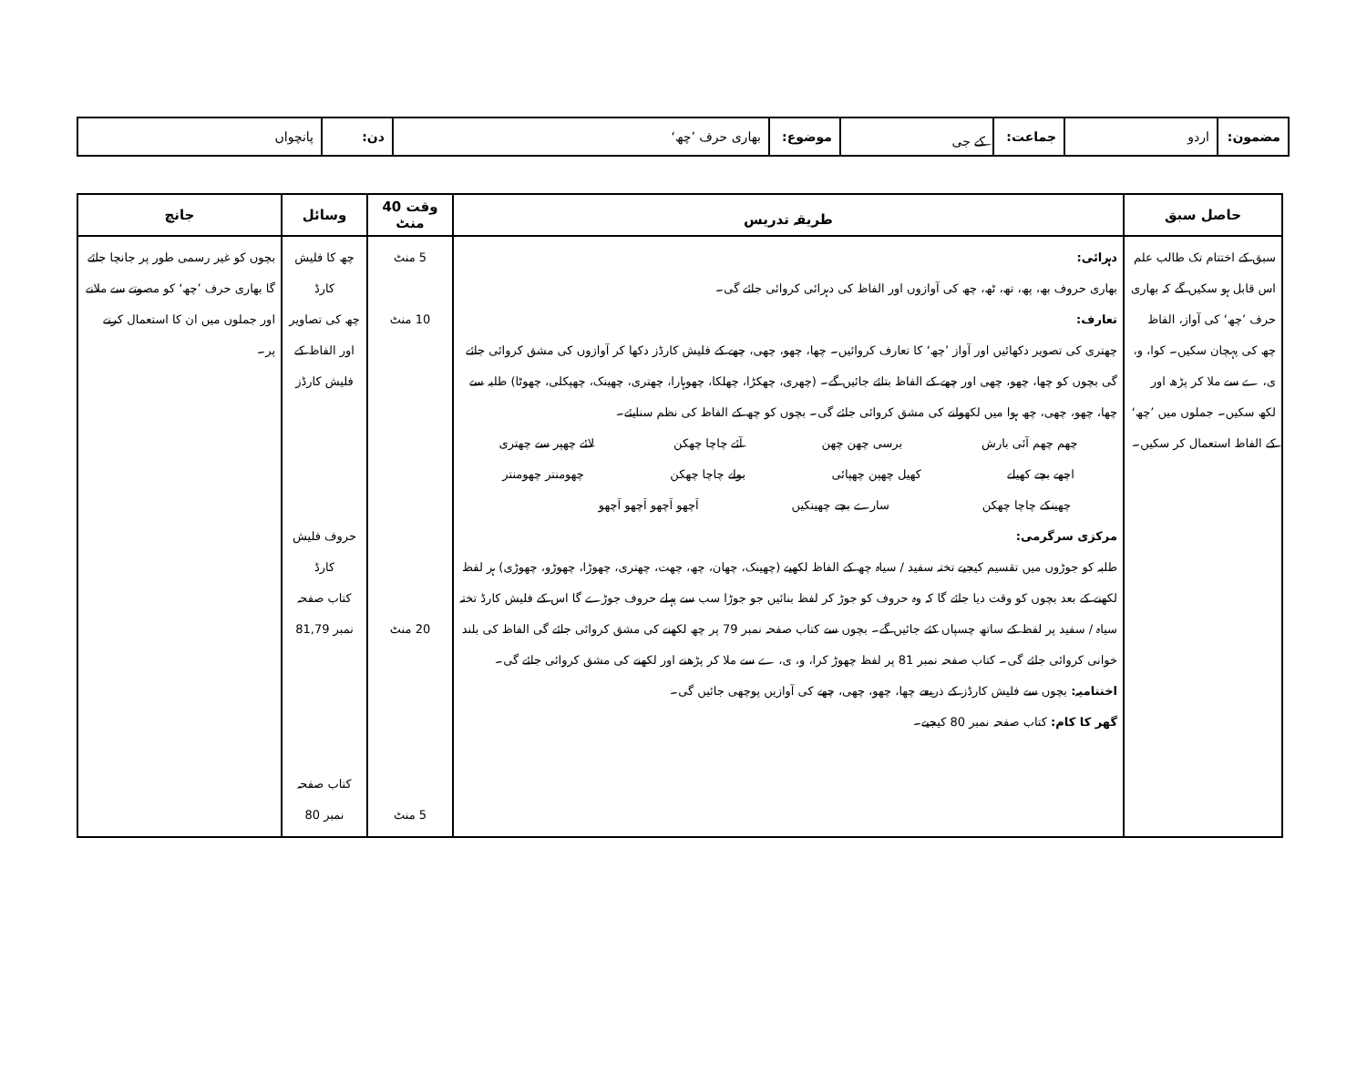| مضمون: | اردو | جماعت: | کے جی | موضوع: | بھاری حرف ’چھ‘ | دن: | پانچواں |
| حاصل سبق | طریقہ تدریس | وقت 40 منٹ | وسائل | جانچ |
| --- | --- | --- | --- | --- |
| سبق کے اختتام تک طالب علم اس قابل ہو سکیں گے کہ بھاری حرف ’چھ‘ کی آواز، الفاظ چھ کی پہچان سکیں۔ کوا، و، ی، ے سے ملا کر پڑھ اور لکھ سکیں۔ جملوں میں ’چھ‘ کے الفاظ استعمال کر سکیں۔ | دہرائی: بھاری حروف بھ، پھ، تھ، ٹھ، چھ کی آوازوں اور الفاظ کی دہرائی کروائی جائے گی۔ تعارف: چھتری کی تصویر دکھائیں اور آواز ’چھ‘ کا تعارف کروائیں۔ چھا، چھو، چھی، چھے کے فلیش کارڈز دکھا کر آوازوں کی مشق کروائی جائے گی بچوں کو چھا، چھو، چھی اور چھے کے الفاظ بتائے جائیں گے۔ (چھری، چھکڑا، چھلکا، چھوہارا، چھتری، چھینک، چھپکلی، چھوٹا) طلبہ سے چھا، چھو، چھی، چھ ہوا میں لکھوانے کی مشق کروائی جائے گی۔ بچوں کو چھ کے الفاظ کی نظم سنایئے۔ چھم چھم آئی بارش برسی چھن چھن آئے چاچا چھکن لائے چھپر سے چھتری اچھے بچے کھیلے کھیل چھپن چھپائی بولے چاچا چھکن چھومنتر چھومنتر چھینکے چاچا چھکن سارے بچے چھینکیں اَچھو اَچھو اَچھو اَچھو مرکزی سرگرمی: طلبہ کو جوڑوں میں تقسیم کیجیے تختہ سفید / سیاہ چھ کے الفاظ لکھیے (چھینک، چھان، چھ، چھت، چھتری، چھوڑا، چھوڑو، چھوڑی) ہر لفظ لکھنے کے بعد بچوں کو وقت دیا جائے گا کہ وہ حروف کو جوڑ کر لفظ بنائیں جو جوڑا سب سے پہلے حروف جوڑے گا اس کے فلیش کارڈ تختہ سیاہ / سفید پر لفظ کے ساتھ چسپاں کئے جائیں گے۔ بچوں سے کتاب صفحہ نمبر 79 پر چھ لکھنے کی مشق کروائی جائے گی الفاظ کی بلند خوانی کروائی جائے گی۔ کتاب صفحہ نمبر 81 پر لفظ چھوڑ کرا، و، ی، ے سے ملا کر پڑھنے اور لکھنے کی مشق کروائی جائے گی۔ اختتامیہ: بچوں سے فلیش کارڈز کے ذریعے چھا، چھو، چھی، چھے کی آوازیں پوچھی جائیں گی۔ گھر کا کام: کتاب صفحہ نمبر 80 کیجیے۔ | 5 منٹ 10 منٹ 20 منٹ 5 منٹ | چھ کا فلیش کارڈ چھ کی تصاویر اور الفاظ کے فلیش کارڈز حروف فلیش کارڈ کتاب صفحہ نمبر 81,79 کتاب صفحہ نمبر 80 | بچوں کو غیر رسمی طور پر جانچا جائے گا بھاری حرف ’چھ‘ کو مصوتے سے ملانے اور جملوں میں ان کا استعمال کرنے پر۔ |